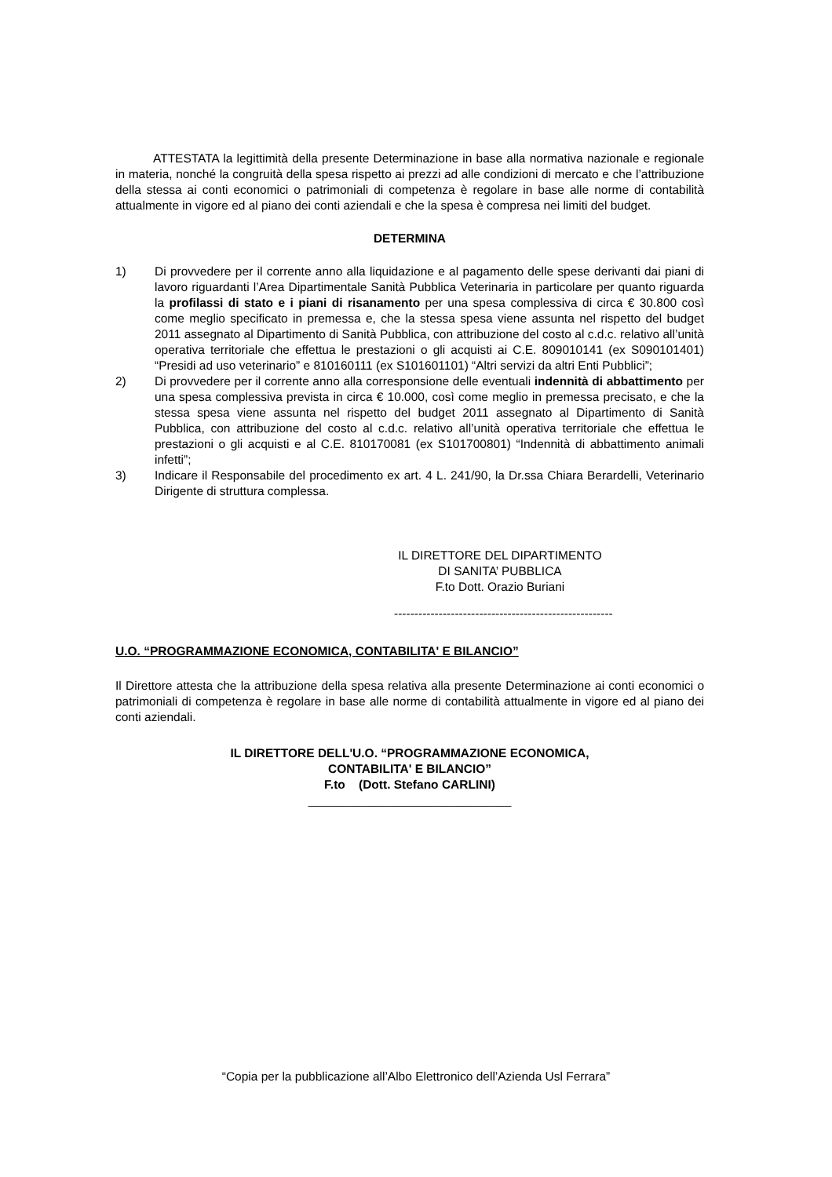ATTESTATA la legittimità della presente Determinazione in base alla normativa nazionale e regionale in materia, nonché la congruità della spesa rispetto ai prezzi ad alle condizioni di mercato e che l’attribuzione della stessa ai conti economici o patrimoniali di competenza è regolare in base alle norme di contabilità attualmente in vigore ed al piano dei conti aziendali e che la spesa è compresa nei limiti del budget.
DETERMINA
1) Di provvedere per il corrente anno alla liquidazione e al pagamento delle spese derivanti dai piani di lavoro riguardanti l’Area Dipartimentale Sanità Pubblica Veterinaria in particolare per quanto riguarda la profilassi di stato e i piani di risanamento per una spesa complessiva di circa € 30.800 così come meglio specificato in premessa e, che la stessa spesa viene assunta nel rispetto del budget 2011 assegnato al Dipartimento di Sanità Pubblica, con attribuzione del costo al c.d.c. relativo all’unità operativa territoriale che effettua le prestazioni o gli acquisti ai C.E. 809010141 (ex S090101401) “Presidi ad uso veterinario” e 810160111 (ex S101601101) “Altri servizi da altri Enti Pubblici”;
2) Di provvedere per il corrente anno alla corresponsione delle eventuali indennità di abbattimento per una spesa complessiva prevista in circa € 10.000, così come meglio in premessa precisato, e che la stessa spesa viene assunta nel rispetto del budget 2011 assegnato al Dipartimento di Sanità Pubblica, con attribuzione del costo al c.d.c. relativo all’unità operativa territoriale che effettua le prestazioni o gli acquisti e al C.E. 810170081 (ex S101700801) “Indennità di abbattimento animali infetti”;
3) Indicare il Responsabile del procedimento ex art. 4 L. 241/90, la Dr.ssa Chiara Berardelli, Veterinario Dirigente di struttura complessa.
IL DIRETTORE DEL DIPARTIMENTO
DI SANITA’ PUBBLICA
F.to Dott. Orazio Buriani
------------------------------------------------------
U.O. “PROGRAMMAZIONE ECONOMICA, CONTABILITA' E BILANCIO”
Il Direttore attesta che la attribuzione della spesa relativa alla presente Determinazione ai conti economici o patrimoniali di competenza è regolare in base alle norme di contabilità attualmente in vigore ed al piano dei conti aziendali.
IL DIRETTORE DELL'U.O. “PROGRAMMAZIONE ECONOMICA,
CONTABILITA' E BILANCIO”
F.to (Dott. Stefano CARLINI)
______________________________
“Copia per la pubblicazione all’Albo Elettronico dell’Azienda Usl Ferrara”